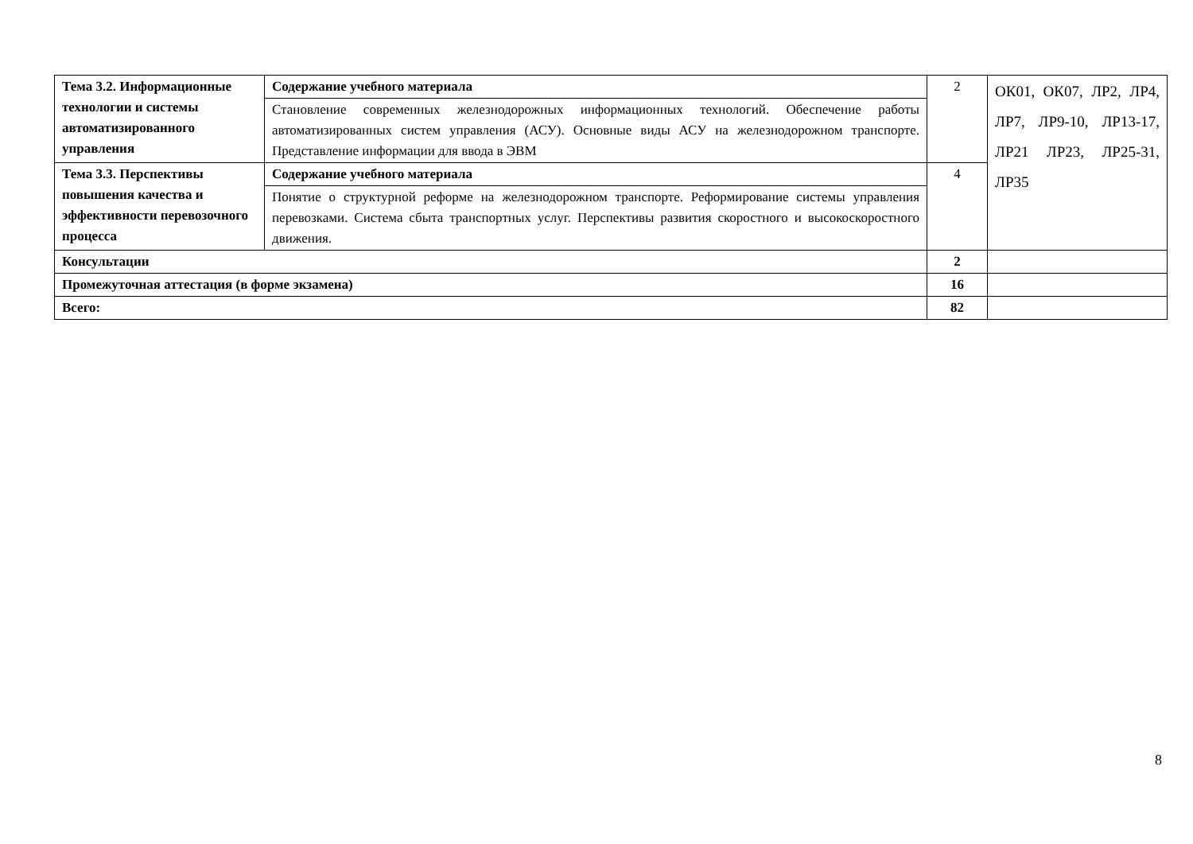| Тема 3.2. Информационные технологии и системы автоматизированного управления | Содержание учебного материала | 2 | ОК01, ОК07, ЛР2, ЛР4, ЛР7, ЛР9-10, ЛР13-17, ЛР21 ЛР23, ЛР25-31, ЛР35 |
| | Становление современных железнодорожных информационных технологий. Обеспечение работы автоматизированных систем управления (АСУ). Основные виды АСУ на железнодорожном транспорте. Представление информации для ввода в ЭВМ | | |
| Тема 3.3. Перспективы повышения качества и эффективности перевозочного процесса | Содержание учебного материала | 4 | |
| | Понятие о структурной реформе на железнодорожном транспорте. Реформирование системы управления перевозками. Система сбыта транспортных услуг. Перспективы развития скоростного и высокоскоростного движения. | | |
| Консультации | | 2 | |
| Промежуточная аттестация (в форме экзамена) | | 16 | |
| Всего: | | 82 | |
8